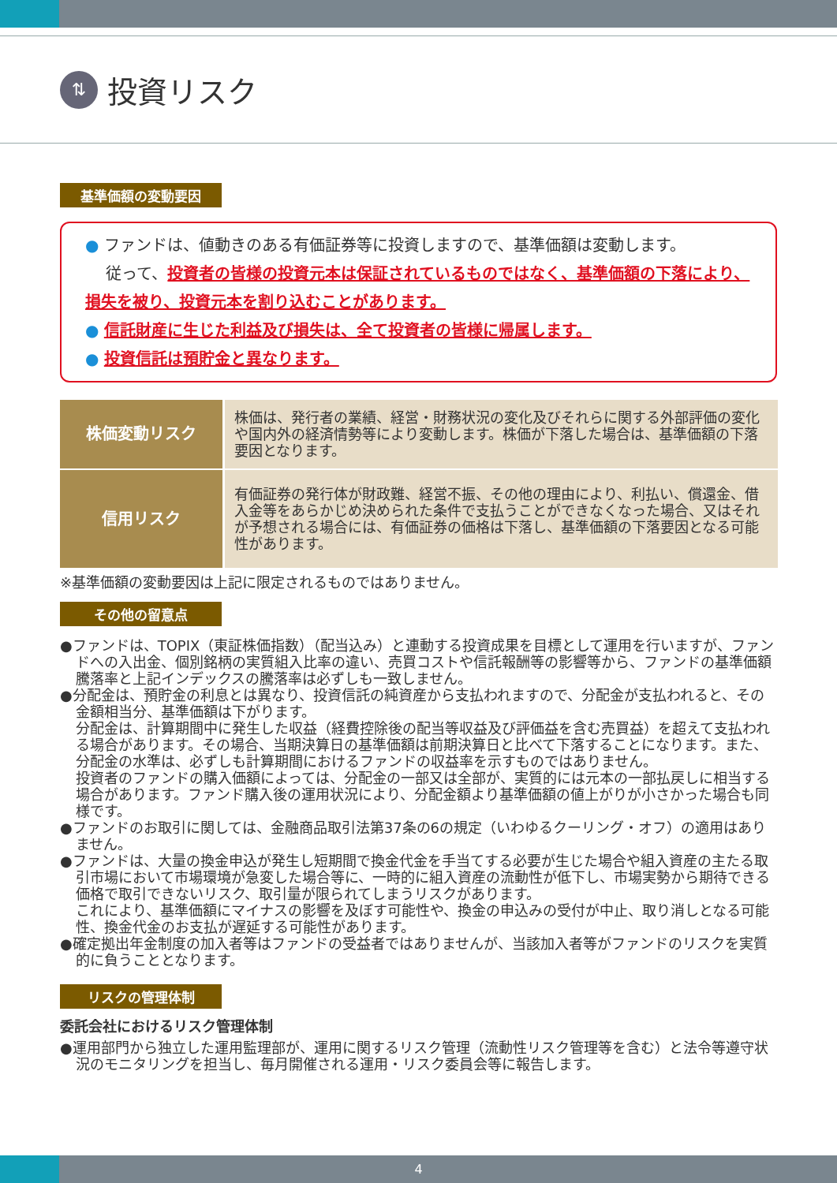⇅
投資リスク
基準価額の変動要因
● ファンドは、値動きのある有価証券等に投資しますので、基準価額は変動します。
　 従って、投資者の皆様の投資元本は保証されているものではなく、基準価額の下落により、損失を被り、投資元本を割り込むことがあります。
● 信託財産に生じた利益及び損失は、全て投資者の皆様に帰属します。
● 投資信託は預貯金と異なります。
| 株価変動リスク | 株価は、発行者の業績、経営・財務状況の変化及びそれらに関する外部評価の変化や国内外の経済情勢等により変動します。株価が下落した場合は、基準価額の下落要因となります。 |
| 信用リスク | 有価証券の発行体が財政難、経営不振、その他の理由により、利払い、償還金、借入金等をあらかじめ決められた条件で支払うことができなくなった場合、又はそれが予想される場合には、有価証券の価格は下落し、基準価額の下落要因となる可能性があります。 |
※基準価額の変動要因は上記に限定されるものではありません。
その他の留意点
●ファンドは、TOPIX（東証株価指数）（配当込み）と連動する投資成果を目標として運用を行いますが、ファンドへの入出金、個別銘柄の実質組入比率の違い、売買コストや信託報酬等の影響等から、ファンドの基準価額騰落率と上記インデックスの騰落率は必ずしも一致しません。
●分配金は、預貯金の利息とは異なり、投資信託の純資産から支払われますので、分配金が支払われると、その金額相当分、基準価額は下がります。
分配金は、計算期間中に発生した収益（経費控除後の配当等収益及び評価益を含む売買益）を超えて支払われる場合があります。その場合、当期決算日の基準価額は前期決算日と比べて下落することになります。また、分配金の水準は、必ずしも計算期間におけるファンドの収益率を示すものではありません。
投資者のファンドの購入価額によっては、分配金の一部又は全部が、実質的には元本の一部払戻しに相当する場合があります。ファンド購入後の運用状況により、分配金額より基準価額の値上がりが小さかった場合も同様です。
●ファンドのお取引に関しては、金融商品取引法第37条の6の規定（いわゆるクーリング・オフ）の適用はありません。
●ファンドは、大量の換金申込が発生し短期間で換金代金を手当てする必要が生じた場合や組入資産の主たる取引市場において市場環境が急変した場合等に、一時的に組入資産の流動性が低下し、市場実勢から期待できる価格で取引できないリスク、取引量が限られてしまうリスクがあります。
これにより、基準価額にマイナスの影響を及ぼす可能性や、換金の申込みの受付が中止、取り消しとなる可能性、換金代金のお支払が遅延する可能性があります。
●確定拠出年金制度の加入者等はファンドの受益者ではありませんが、当該加入者等がファンドのリスクを実質的に負うこととなります。
リスクの管理体制
委託会社におけるリスク管理体制
●運用部門から独立した運用監理部が、運用に関するリスク管理（流動性リスク管理等を含む）と法令等遵守状況のモニタリングを担当し、毎月開催される運用・リスク委員会等に報告します。
4